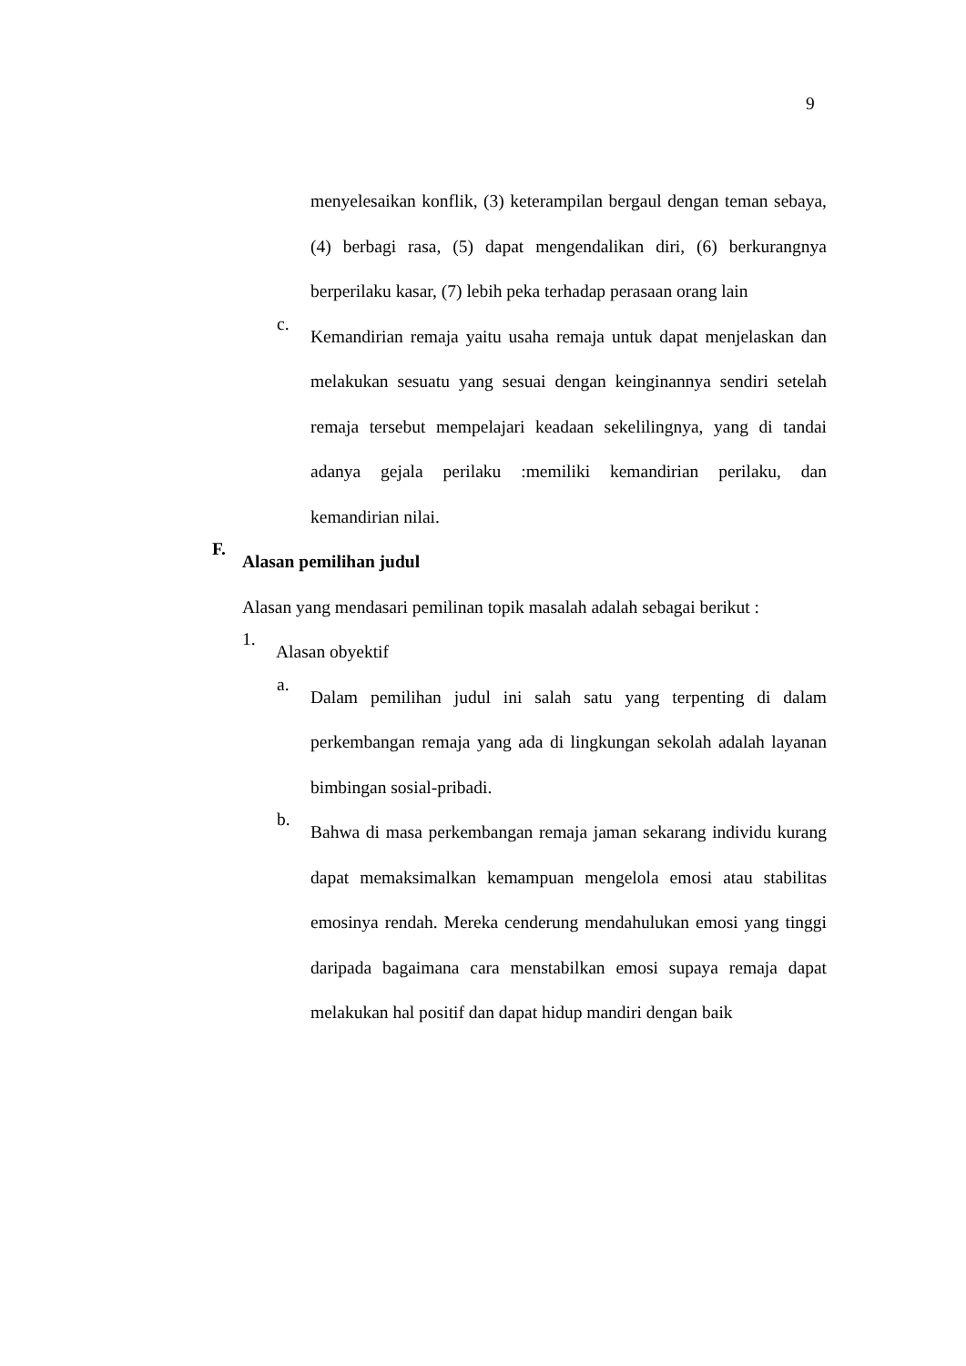9
menyelesaikan konflik, (3) keterampilan bergaul dengan teman sebaya, (4) berbagi rasa, (5) dapat mengendalikan diri, (6) berkurangnya berperilaku kasar, (7) lebih peka terhadap perasaan orang lain
c.
Kemandirian remaja yaitu usaha remaja untuk dapat menjelaskan dan melakukan sesuatu yang sesuai dengan keinginannya sendiri setelah remaja tersebut mempelajari keadaan sekelilingnya, yang di tandai adanya gejala perilaku :memiliki kemandirian perilaku, dan kemandirian nilai.
F.
Alasan pemilihan judul
Alasan yang mendasari pemilinan topik masalah adalah sebagai berikut :
1.
Alasan obyektif
a.
Dalam pemilihan judul ini salah satu yang terpenting di dalam perkembangan remaja yang ada di lingkungan sekolah adalah layanan bimbingan sosial-pribadi.
b.
Bahwa di masa perkembangan remaja jaman sekarang individu kurang dapat memaksimalkan kemampuan mengelola emosi atau stabilitas emosinya rendah. Mereka cenderung mendahulukan emosi yang tinggi daripada bagaimana cara menstabilkan emosi supaya remaja dapat melakukan hal positif dan dapat hidup mandiri dengan baik